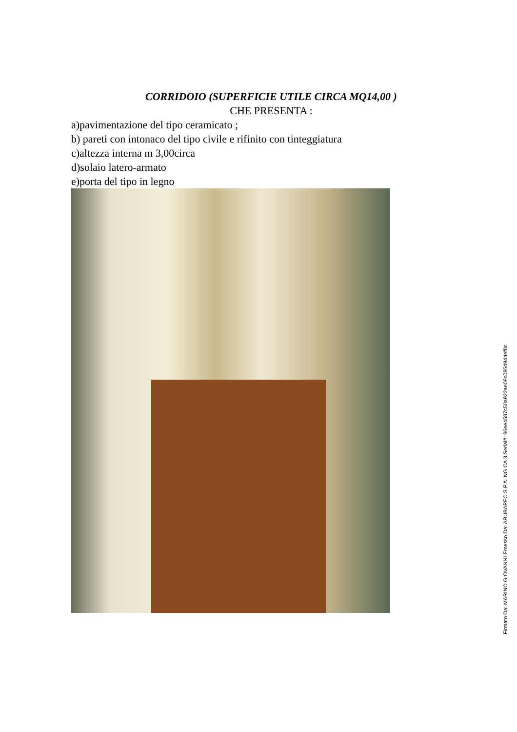CORRIDOIO (SUPERFICIE UTILE CIRCA MQ14,00 )
CHE PRESENTA :
a)pavimentazione del tipo ceramicato ;
b) pareti con intonaco del tipo civile e rifinito con tinteggiatura
c)altezza interna m 3,00circa
d)solaio latero-armato
e)porta del tipo in legno
Firmato Da: MARINO GIOVANNI Emesso Da: ARUBAPEC S.P.A. NG CA 3 Serial#: 86ee4587c50a922ae09c085d944ef0c